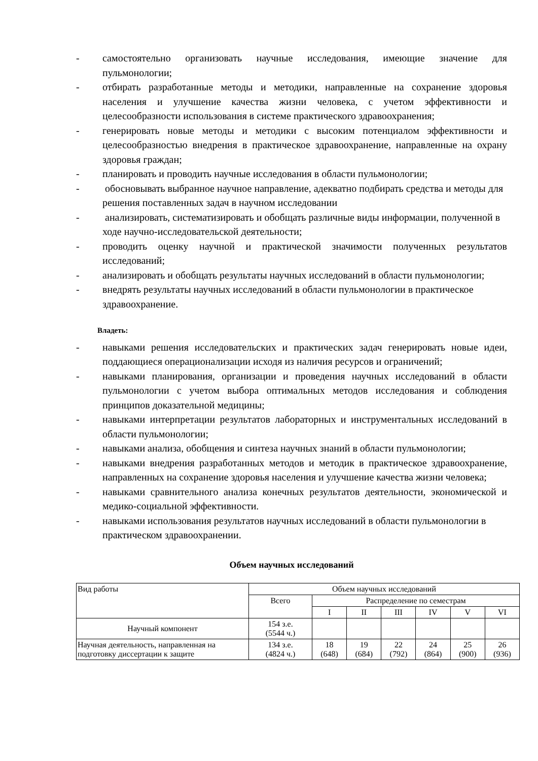- самостоятельно организовать научные исследования, имеющие значение для пульмонологии;
- отбирать разработанные методы и методики, направленные на сохранение здоровья населения и улучшение качества жизни человека, с учетом эффективности и целесообразности использования в системе практического здравоохранения;
- генерировать новые методы и методики с высоким потенциалом эффективности и целесообразностью внедрения в практическое здравоохранение, направленные на охрану здоровья граждан;
- планировать и проводить научные исследования в области пульмонологии;
- обосновывать выбранное научное направление, адекватно подбирать средства и методы для решения поставленных задач в научном исследовании
- анализировать, систематизировать и обобщать различные виды информации, полученной в ходе научно-исследовательской деятельности;
- проводить оценку научной и практической значимости полученных результатов исследований;
- анализировать и обобщать результаты научных исследований в области пульмонологии;
- внедрять результаты научных исследований в области пульмонологии в практическое здравоохранение.
Владеть:
- навыками решения исследовательских и практических задач генерировать новые идеи, поддающиеся операционализации исходя из наличия ресурсов и ограничений;
- навыками планирования, организации и проведения научных исследований в области пульмонологии с учетом выбора оптимальных методов исследования и соблюдения принципов доказательной медицины;
- навыками интерпретации результатов лабораторных и инструментальных исследований в области пульмонологии;
- навыками анализа, обобщения и синтеза научных знаний в области пульмонологии;
- навыками внедрения разработанных методов и методик в практическое здравоохранение, направленных на сохранение здоровья населения и улучшение качества жизни человека;
- навыками сравнительного анализа конечных результатов деятельности, экономической и медико-социальной эффективности.
- навыками использования результатов научных исследований в области пульмонологии в практическом здравоохранении.
Объем научных исследований
| Вид работы | Объем научных исследований | | | | | | |
| | Всего | Распределение по семестрам | | | | | |
| | | I | II | III | IV | V | VI |
| Научный компонент | 154 з.е. (5544 ч.) | | | | | | |
| Научная деятельность, направленная на подготовку диссертации к защите | 134 з.е. (4824 ч.) | 18 (648) | 19 (684) | 22 (792) | 24 (864) | 25 (900) | 26 (936) |